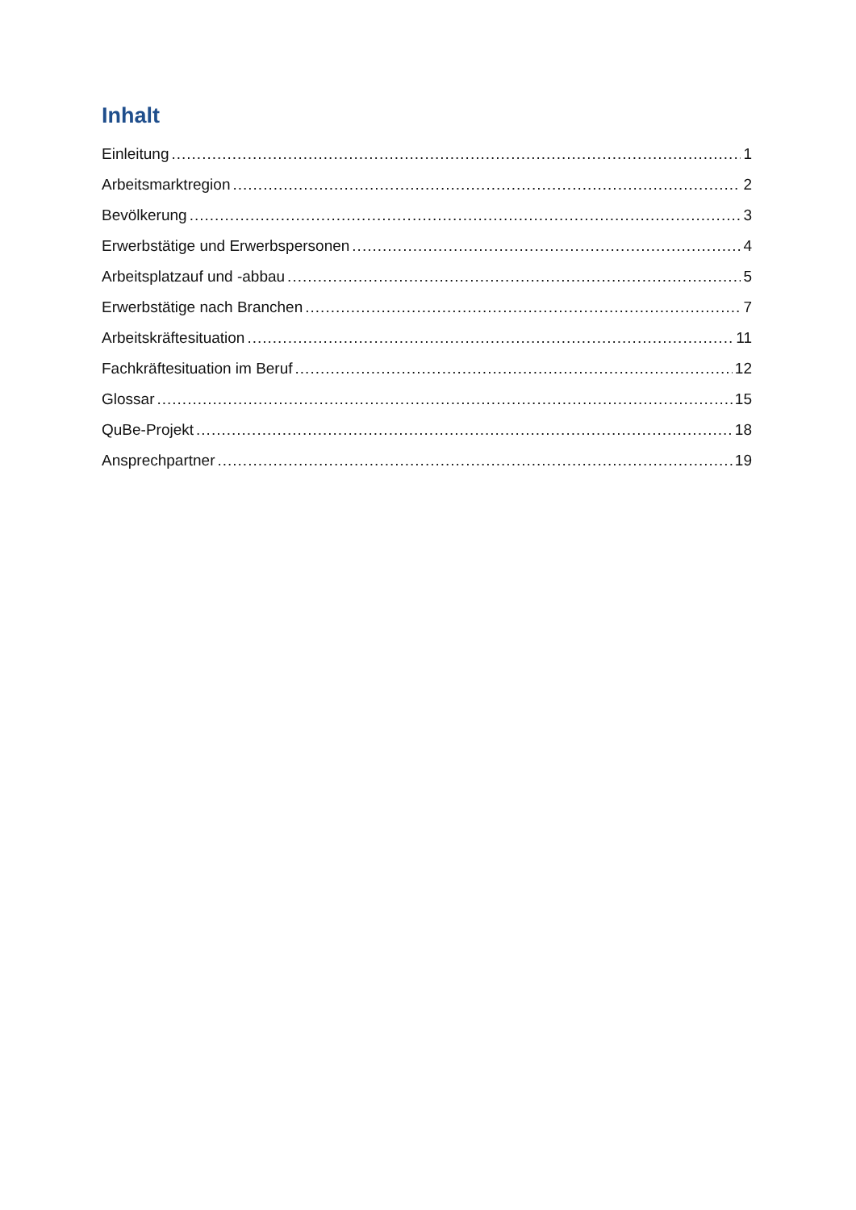Inhalt
Einleitung 1
Arbeitsmarktregion 2
Bevölkerung 3
Erwerbstätige und Erwerbspersonen 4
Arbeitsplatzauf und -abbau 5
Erwerbstätige nach Branchen 7
Arbeitskräftesituation 11
Fachkräftesituation im Beruf 12
Glossar 15
QuBe-Projekt 18
Ansprechpartner 19